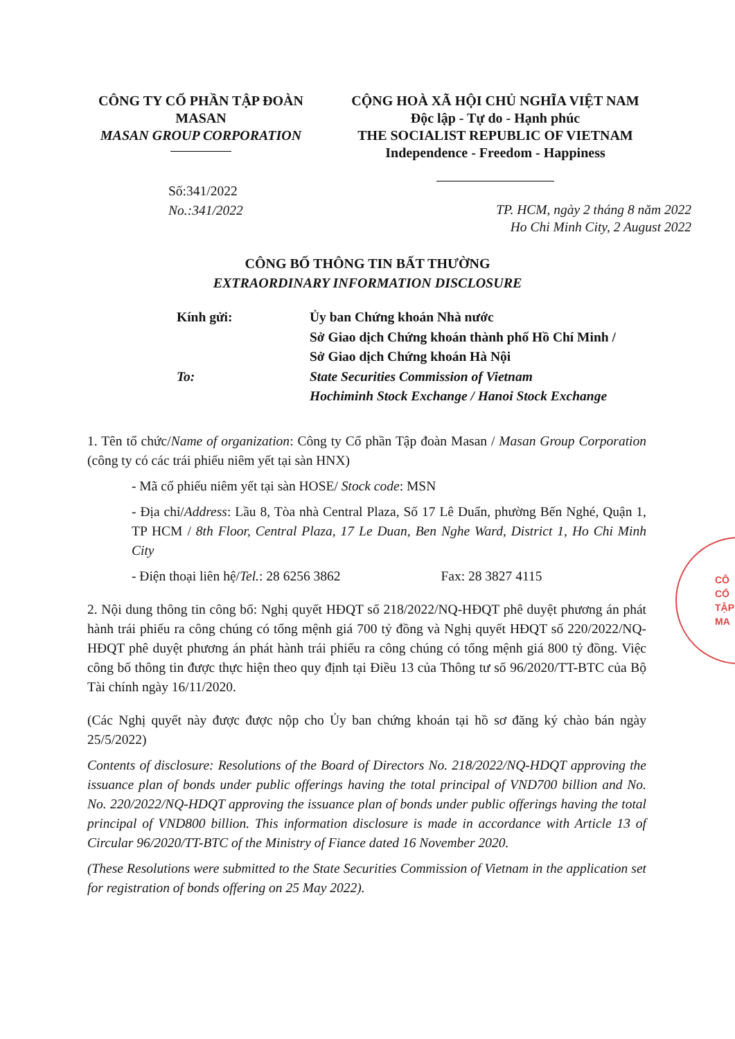CÔNG TY CỔ PHẦN TẬP ĐOÀN
MASAN
MASAN GROUP CORPORATION
CỘNG HOÀ XÃ HỘI CHỦ NGHĨA VIỆT NAM
Độc lập - Tự do - Hạnh phúc
THE SOCIALIST REPUBLIC OF VIETNAM
Independence - Freedom - Happiness
Số:341/2022
No.:341/2022
TP. HCM, ngày 2 tháng 8 năm 2022
Ho Chi Minh City, 2 August 2022
CÔNG BỐ THÔNG TIN BẤT THƯỜNG
EXTRAORDINARY INFORMATION DISCLOSURE
Kính gửi:
Ủy ban Chứng khoán Nhà nước
Sở Giao dịch Chứng khoán thành phố Hồ Chí Minh /
Sở Giao dịch Chứng khoán Hà Nội
To:
State Securities Commission of Vietnam
Hochiminh Stock Exchange / Hanoi Stock Exchange
1. Tên tổ chức/Name of organization: Công ty Cổ phần Tập đoàn Masan / Masan Group Corporation (công ty có các trái phiếu niêm yết tại sàn HNX)
- Mã cổ phiếu niêm yết tại sàn HOSE/ Stock code: MSN
- Địa chỉ/Address: Lầu 8, Tòa nhà Central Plaza, Số 17 Lê Duẩn, phường Bến Nghé, Quận 1, TP HCM / 8th Floor, Central Plaza, 17 Le Duan, Ben Nghe Ward, District 1, Ho Chi Minh City
- Điện thoại liên hệ/Tel.: 28 6256 3862 Fax: 28 3827 4115
2. Nội dung thông tin công bố: Nghị quyết HĐQT số 218/2022/NQ-HĐQT phê duyệt phương án phát hành trái phiếu ra công chúng có tổng mệnh giá 700 tỷ đồng và Nghị quyết HĐQT số 220/2022/NQ-HĐQT phê duyệt phương án phát hành trái phiếu ra công chúng có tổng mệnh giá 800 tỷ đồng. Việc công bố thông tin được thực hiện theo quy định tại Điều 13 của Thông tư số 96/2020/TT-BTC của Bộ Tài chính ngày 16/11/2020.
(Các Nghị quyết này được được nộp cho Ủy ban chứng khoán tại hồ sơ đăng ký chào bán ngày 25/5/2022)
Contents of disclosure: Resolutions of the Board of Directors No. 218/2022/NQ-HDQT approving the issuance plan of bonds under public offerings having the total principal of VND700 billion and No. No. 220/2022/NQ-HDQT approving the issuance plan of bonds under public offerings having the total principal of VND800 billion. This information disclosure is made in accordance with Article 13 of Circular 96/2020/TT-BTC of the Ministry of Fiance dated 16 November 2020.
(These Resolutions were submitted to the State Securities Commission of Vietnam in the application set for registration of bonds offering on 25 May 2022).
CÔ
CỔ
TẬP
MA